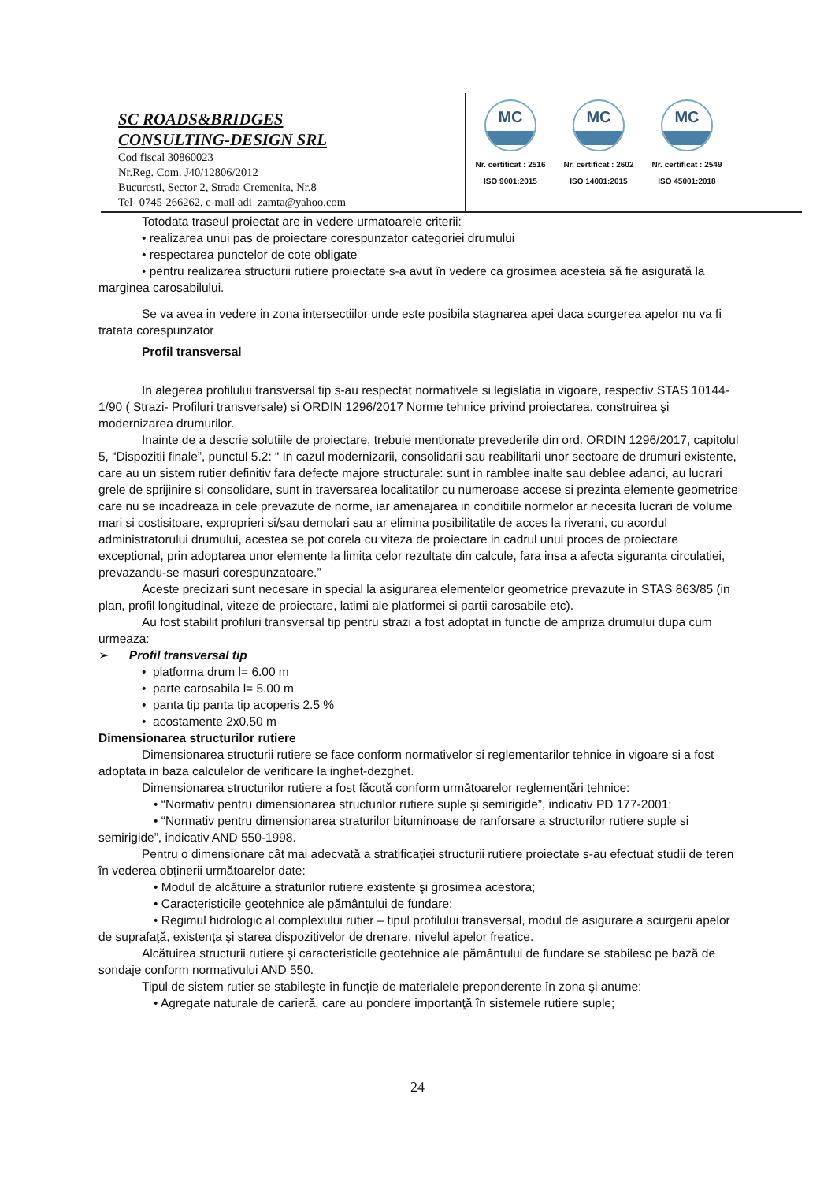SC ROADS&BRIDGES
CONSULTING-DESIGN SRL
Cod fiscal 30860023
Nr.Reg. Com. J40/12806/2012
Bucuresti, Sector 2, Strada Cremenita, Nr.8
Tel- 0745-266262, e-mail adi_zamta@yahoo.com
MC
Nr. certificat : 2516
ISO 9001:2015
MC
Nr. certificat : 2602
ISO 14001:2015
MC
Nr. certificat : 2549
ISO 45001:2018
Totodata traseul proiectat are in vedere urmatoarele criterii:
• realizarea unui pas de proiectare corespunzator categoriei drumului
• respectarea punctelor de cote obligate
• pentru realizarea structurii rutiere proiectate s-a avut în vedere ca grosimea acesteia să fie asigurată la marginea carosabilului.
Se va avea in vedere in zona intersectiilor unde este posibila stagnarea apei daca scurgerea apelor nu va fi tratata corespunzator
Profil transversal
In alegerea profilului transversal tip s-au respectat normativele si legislatia in vigoare, respectiv STAS 10144-1/90 ( Strazi- Profiluri transversale) si ORDIN 1296/2017 Norme tehnice privind proiectarea, construirea şi modernizarea drumurilor.
Inainte de a descrie solutiile de proiectare, trebuie mentionate prevederile din ord. ORDIN 1296/2017, capitolul 5, “Dispozitii finale”, punctul 5.2: “ In cazul modernizarii, consolidarii sau reabilitarii unor sectoare de drumuri existente, care au un sistem rutier definitiv fara defecte majore structurale: sunt in ramblee inalte sau deblee adanci, au lucrari grele de sprijinire si consolidare, sunt in traversarea localitatilor cu numeroase accese si prezinta elemente geometrice care nu se incadreaza in cele prevazute de norme, iar amenajarea in conditiile normelor ar necesita lucrari de volume mari si costisitoare, exproprieri si/sau demolari sau ar elimina posibilitatile de acces la riverani, cu acordul administratorului drumului, acestea se pot corela cu viteza de proiectare in cadrul unui proces de proiectare exceptional, prin adoptarea unor elemente la limita celor rezultate din calcule, fara insa a afecta siguranta circulatiei, prevazandu-se masuri corespunzatoare.”
Aceste precizari sunt necesare in special la asigurarea elementelor geometrice prevazute in STAS 863/85 (in plan, profil longitudinal, viteze de proiectare, latimi ale platformei si partii carosabile etc).
Au fost stabilit profiluri transversal tip pentru strazi a fost adoptat in functie de ampriza drumului dupa cum urmeaza:
➢ Profil transversal tip
• platforma drum l= 6.00 m
• parte carosabila l= 5.00 m
• panta tip panta tip acoperis 2.5 %
• acostamente 2x0.50 m
Dimensionarea structurilor rutiere
Dimensionarea structurii rutiere se face conform normativelor si reglementarilor tehnice in vigoare si a fost adoptata in baza calculelor de verificare la inghet-dezghet.
Dimensionarea structurilor rutiere a fost făcută conform următoarelor reglementări tehnice:
• “Normativ pentru dimensionarea structurilor rutiere suple şi semirigide”, indicativ PD 177-2001;
• “Normativ pentru dimensionarea straturilor bituminoase de ranforsare a structurilor rutiere suple si semirigide”, indicativ AND 550-1998.
Pentru o dimensionare cât mai adecvată a stratificaţiei structurii rutiere proiectate s-au efectuat studii de teren în vederea obţinerii următoarelor date:
• Modul de alcătuire a straturilor rutiere existente şi grosimea acestora;
• Caracteristicile geotehnice ale pământului de fundare;
• Regimul hidrologic al complexului rutier – tipul profilului transversal, modul de asigurare a scurgerii apelor de suprafaţă, existenţa şi starea dispozitivelor de drenare, nivelul apelor freatice.
Alcătuirea structurii rutiere şi caracteristicile geotehnice ale pământului de fundare se stabilesc pe bază de sondaje conform normativului AND 550.
Tipul de sistem rutier se stabileşte în funcţie de materialele preponderente în zona şi anume:
• Agregate naturale de carieră, care au pondere importanţă în sistemele rutiere suple;
24